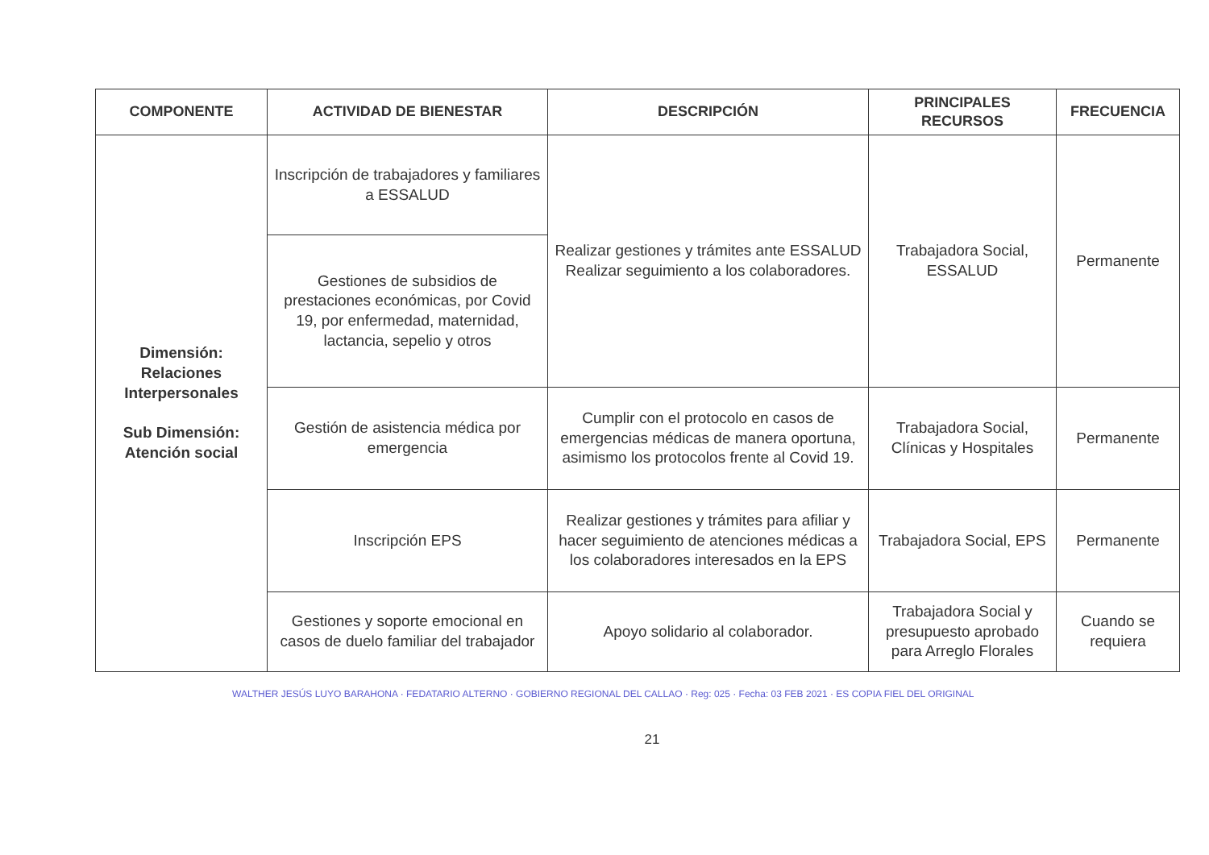| COMPONENTE | ACTIVIDAD DE BIENESTAR | DESCRIPCIÓN | PRINCIPALES RECURSOS | FRECUENCIA |
| --- | --- | --- | --- | --- |
| Dimensión: Relaciones Interpersonales Sub Dimensión: Atención social | Inscripción de trabajadores y familiares a ESSALUD | Realizar gestiones y trámites ante ESSALUD Realizar seguimiento a los colaboradores. | Trabajadora Social, ESSALUD | Permanente |
| | Gestiones de subsidios de prestaciones económicas, por Covid 19, por enfermedad, maternidad, lactancia, sepelio y otros | | | |
| | Gestión de asistencia médica por emergencia | Cumplir con el protocolo en casos de emergencias médicas de manera oportuna, asimismo los protocolos frente al Covid 19. | Trabajadora Social, Clínicas y Hospitales | Permanente |
| | Inscripción EPS | Realizar gestiones y trámites para afiliar y hacer seguimiento de atenciones médicas a los colaboradores interesados en la EPS | Trabajadora Social, EPS | Permanente |
| | Gestiones y soporte emocional en casos de duelo familiar del trabajador | Apoyo solidario al colaborador. | Trabajadora Social y presupuesto aprobado para Arreglo Florales | Cuando se requiera |
WALTHER JESÚS LUYO BARAHONA · FEDATARIO ALTERNO · GOBIERNO REGIONAL DEL CALLAO · Reg: 025 · Fecha: 03 FEB 2021 · ES COPIA FIEL DEL ORIGINAL
21